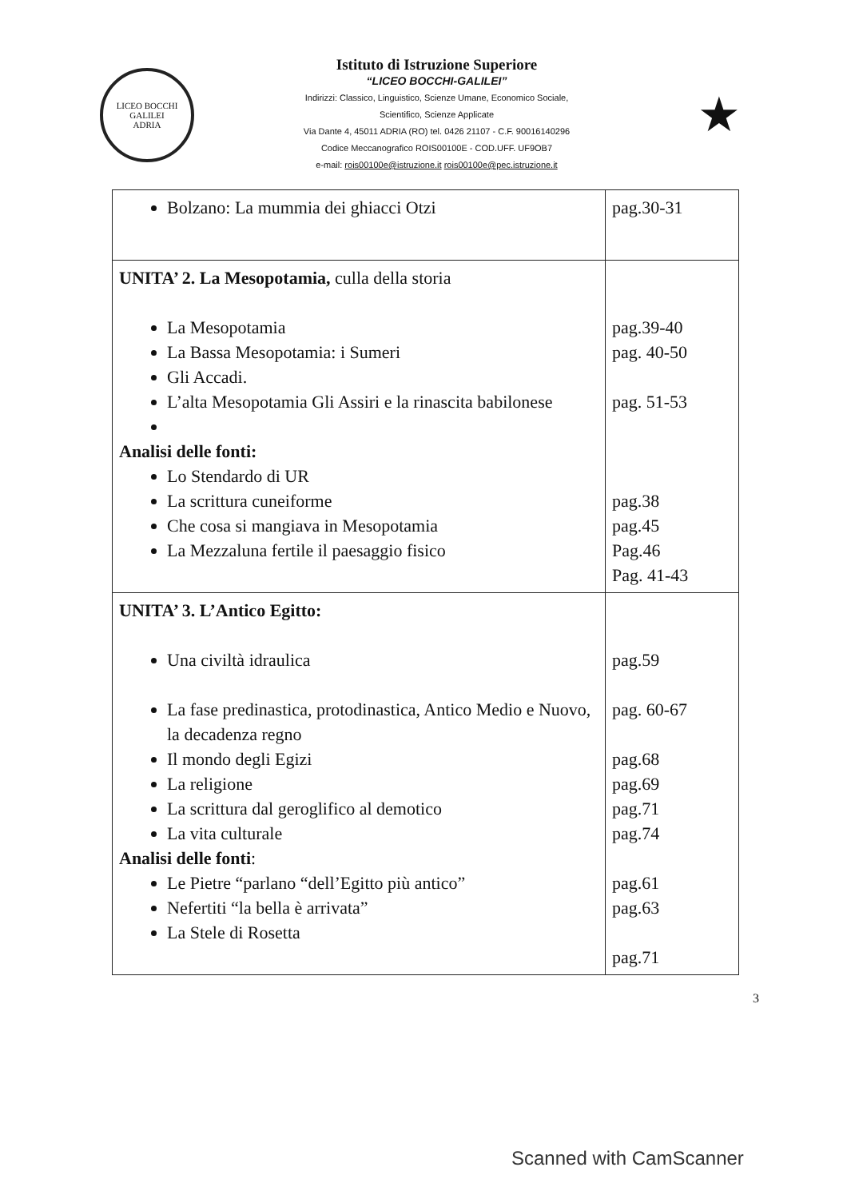LICEO BOCCHI GALILEI
ADRIA
Istituto di Istruzione Superiore
“LICEO BOCCHI-GALILEI”
Indirizzi: Classico, Linguistico, Scienze Umane, Economico Sociale,
Scientifico, Scienze Applicate
Via Dante 4, 45011 ADRIA (RO) tel. 0426 21107 - C.F. 90016140296
Codice Meccanografico ROIS00100E - COD.UFF. UF9OB7
e-mail: rois00100e@istruzione.it rois00100e@pec.istruzione.it
★
| Bolzano: La mummia dei ghiacci Otzi | pag.30-31 |
| UNITA’ 2. La Mesopotamia, culla della storia La Mesopotamia La Bassa Mesopotamia: i Sumeri Gli Accadi. L’alta Mesopotamia Gli Assiri e la rinascita babilonese Analisi delle fonti: Lo Stendardo di UR La scrittura cuneiforme Che cosa si mangiava in Mesopotamia La Mezzaluna fertile il paesaggio fisico | pag.39-40 pag. 40-50 pag. 51-53 pag.38 pag.45 Pag.46 Pag. 41-43 |
| UNITA’ 3. L’Antico Egitto: Una civiltà idraulica La fase predinastica, protodinastica, Antico Medio e Nuovo, la decadenza regno Il mondo degli Egizi La religione La scrittura dal geroglifico al demotico La vita culturale Analisi delle fonti : Le Pietre “parlano “dell’Egitto più antico” Nefertiti “la bella è arrivata” La Stele di Rosetta | pag.59 pag. 60-67 pag.68 pag.69 pag.71 pag.74 pag.61 pag.63 pag.71 |
3
Scanned with CamScanner